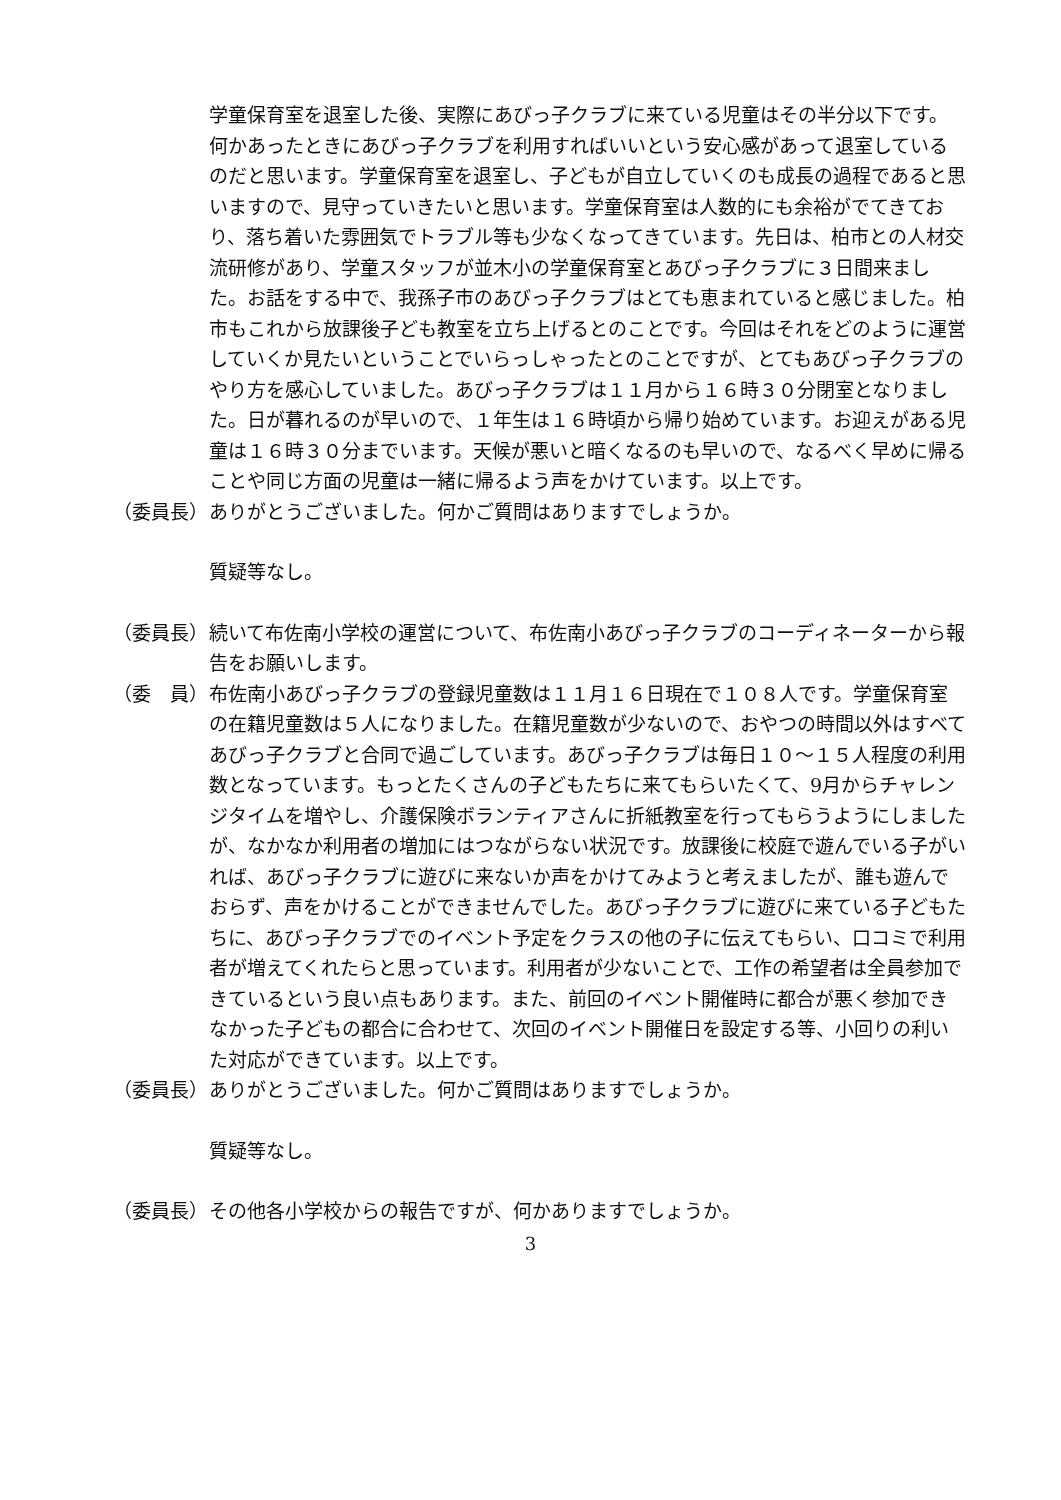学童保育室を退室した後、実際にあびっ子クラブに来ている児童はその半分以下です。何かあったときにあびっ子クラブを利用すればいいという安心感があって退室しているのだと思います。学童保育室を退室し、子どもが自立していくのも成長の過程であると思いますので、見守っていきたいと思います。学童保育室は人数的にも余裕がでてきており、落ち着いた雰囲気でトラブル等も少なくなってきています。先日は、柏市との人材交流研修があり、学童スタッフが並木小の学童保育室とあびっ子クラブに３日間来ました。お話をする中で、我孫子市のあびっ子クラブはとても恵まれていると感じました。柏市もこれから放課後子ども教室を立ち上げるとのことです。今回はそれをどのように運営していくか見たいということでいらっしゃったとのことですが、とてもあびっ子クラブのやり方を感心していました。あびっ子クラブは１１月から１６時３０分閉室となりました。日が暮れるのが早いので、１年生は１６時頃から帰り始めています。お迎えがある児童は１６時３０分までいます。天候が悪いと暗くなるのも早いので、なるべく早めに帰ることや同じ方面の児童は一緒に帰るよう声をかけています。以上です。
（委員長） ありがとうございました。何かご質問はありますでしょうか。
質疑等なし。
（委員長） 続いて布佐南小学校の運営について、布佐南小あびっ子クラブのコーディネーターから報告をお願いします。
（委　員） 布佐南小あびっ子クラブの登録児童数は１１月１６日現在で１０８人です。学童保育室の在籍児童数は５人になりました。在籍児童数が少ないので、おやつの時間以外はすべてあびっ子クラブと合同で過ごしています。あびっ子クラブは毎日１０～１５人程度の利用数となっています。もっとたくさんの子どもたちに来てもらいたくて、9月からチャレンジタイムを増やし、介護保険ボランティアさんに折紙教室を行ってもらうようにしましたが、なかなか利用者の増加にはつながらない状況です。放課後に校庭で遊んでいる子がいれば、あびっ子クラブに遊びに来ないか声をかけてみようと考えましたが、誰も遊んでおらず、声をかけることができませんでした。あびっ子クラブに遊びに来ている子どもたちに、あびっ子クラブでのイベント予定をクラスの他の子に伝えてもらい、口コミで利用者が増えてくれたらと思っています。利用者が少ないことで、工作の希望者は全員参加できているという良い点もあります。また、前回のイベント開催時に都合が悪く参加できなかった子どもの都合に合わせて、次回のイベント開催日を設定する等、小回りの利いた対応ができています。以上です。
（委員長） ありがとうございました。何かご質問はありますでしょうか。
質疑等なし。
（委員長） その他各小学校からの報告ですが、何かありますでしょうか。
3